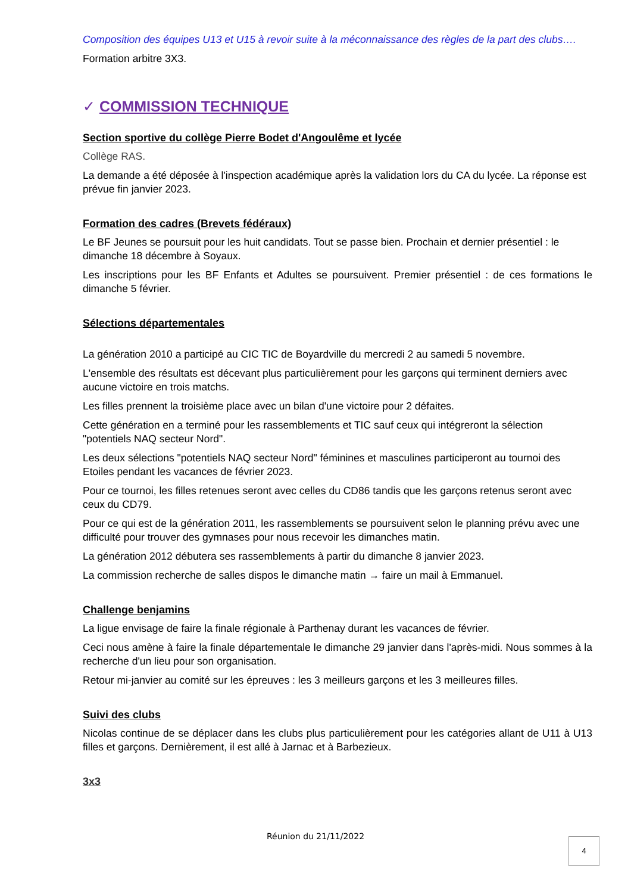Composition des équipes U13 et U15 à revoir suite à la méconnaissance des règles de la part des clubs….
Formation arbitre 3X3.
✓ COMMISSION TECHNIQUE
Section sportive du collège Pierre Bodet d'Angoulême et lycée
Collège RAS.
La demande a été déposée à l'inspection académique après la validation lors du CA du lycée. La réponse est prévue fin janvier 2023.
Formation des cadres (Brevets fédéraux)
Le BF Jeunes se poursuit pour les huit candidats. Tout se passe bien. Prochain et dernier présentiel : le dimanche 18 décembre à Soyaux.
Les inscriptions pour les BF Enfants et Adultes se poursuivent. Premier présentiel : de ces formations le dimanche 5 février.
Sélections départementales
La génération 2010 a participé au CIC TIC de Boyardville du mercredi 2 au samedi 5 novembre.
L'ensemble des résultats est décevant plus particulièrement pour les garçons qui terminent derniers avec aucune victoire en trois matchs.
Les filles prennent la troisième place avec un bilan d'une victoire pour 2 défaites.
Cette génération en a terminé pour les rassemblements et TIC sauf ceux qui intégreront la sélection "potentiels NAQ secteur Nord".
Les deux sélections "potentiels NAQ secteur Nord" féminines et masculines participeront au tournoi des Etoiles pendant les vacances de février 2023.
Pour ce tournoi, les filles retenues seront avec celles du CD86 tandis que les garçons retenus seront avec ceux du CD79.
Pour ce qui est de la génération 2011, les rassemblements se poursuivent selon le planning prévu avec une difficulté pour trouver des gymnases pour nous recevoir les dimanches matin.
La génération 2012 débutera ses rassemblements à partir du dimanche 8 janvier 2023.
La commission recherche de salles dispos le dimanche matin → faire un mail à Emmanuel.
Challenge benjamins
La ligue envisage de faire la finale régionale à Parthenay durant les vacances de février.
Ceci nous amène à faire la finale départementale le dimanche 29 janvier dans l'après-midi. Nous sommes à la recherche d'un lieu pour son organisation.
Retour mi-janvier au comité sur les épreuves : les 3 meilleurs garçons et les 3 meilleures filles.
Suivi des clubs
Nicolas continue de se déplacer dans les clubs plus particulièrement pour les catégories allant de U11 à U13 filles et garçons. Dernièrement, il est allé à Jarnac et à Barbezieux.
3x3
Réunion du 21/11/2022 4